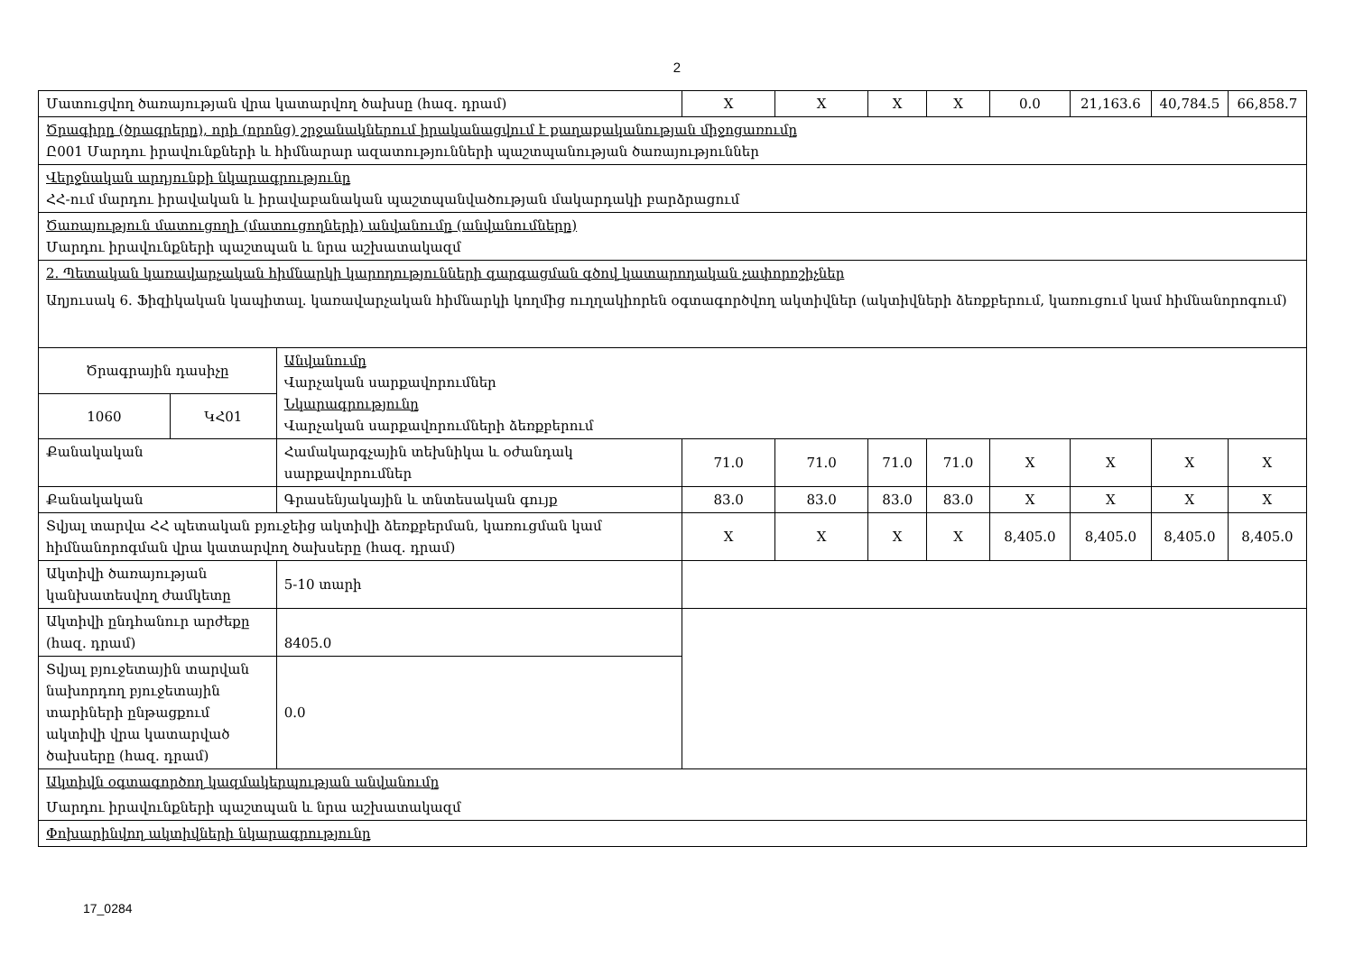2
| Մատուցվող ծառայության վրա կատարվող ծախսը (հազ. դրամ) | | | X | X | X | X | 0.0 | 21,163.6 | 40,784.5 | 66,858.7 |
| Ծրագիրը (ծրագրերը), որի (որոնց) շրջանակներում իրականացվում է քաղաքականության միջոցառումը Ը001 Մարդու իրավունքների և հիմնարար ազատությունների պաշտպանության ծառայություններ | | | | | | | | | | |
| Վերջնական արդյունքի նկարագրությունը ՀՀ-ում մարդու իրավական և իրավաբանական պաշտպանվածության մակարդակի բարձրացում | | | | | | | | | | |
| Ծառայություն մատուցողի (մատուցողների) անվանումը (անվանումները) Մարդու իրավունքների պաշտպան և նրա աշխատակազմ | | | | | | | | | | |
| 2. Պետական կառավարչական հիմնարկի կարողությունների զարգացման գծով կատարողական չափորոշիչներ Աղյուսակ 6. Ֆիզիկական կապիտալ. կառավարչական հիմնարկի կողմից ուղղակիորեն օգտագործվող ակտիվներ (ակտիվների ձեռքբերում, կառուցում կամ հիմնանորոգում) | | | | | | | | | | |
| Ծրագրային դասիչը | | Անվանումը Վարչական սարքավորումներ Նկարագրությունը Վարչական սարքավորումների ձեռքբերում | | | | | | | | |
| 1060 | ԿՀ01 | | | | | | | | | |
| Քանակական | | Համակարգչային տեխնիկա և օժանդակ սարքավորումներ | 71.0 | 71.0 | 71.0 | 71.0 | X | X | X | X |
| Քանակական | | Գրասենյակային և տնտեսական գույք | 83.0 | 83.0 | 83.0 | 83.0 | X | X | X | X |
| Տվյալ տարվա ՀՀ պետական բյուջեից ակտիվի ձեռքբերման, կառուցման կամ հիմնանորոգման վրա կատարվող ծախսերը (հազ. դրամ) | | | X | X | X | X | 8,405.0 | 8,405.0 | 8,405.0 | 8,405.0 |
| Ակտիվի ծառայության կանխատեսվող ժամկետը | | 5-10 տարի | | | | | | | | |
| Ակտիվի ընդհանուր արժեքը (հազ. դրամ) | | 8405.0 | | | | | | | | |
| Տվյալ բյուջետային տարվան նախորդող բյուջետային տարիների ընթացքում ակտիվի վրա կատարված ծախսերը (հազ. դրամ) | | 0.0 | | | | | | | | |
| Ակտիվն օգտագործող կազմակերպության անվանումը Մարդու իրավունքների պաշտպան և նրա աշխատակազմ | | | | | | | | | | |
| Փոխարինվող ակտիվների նկարագրությունը | | | | | | | | | | |
17_0284